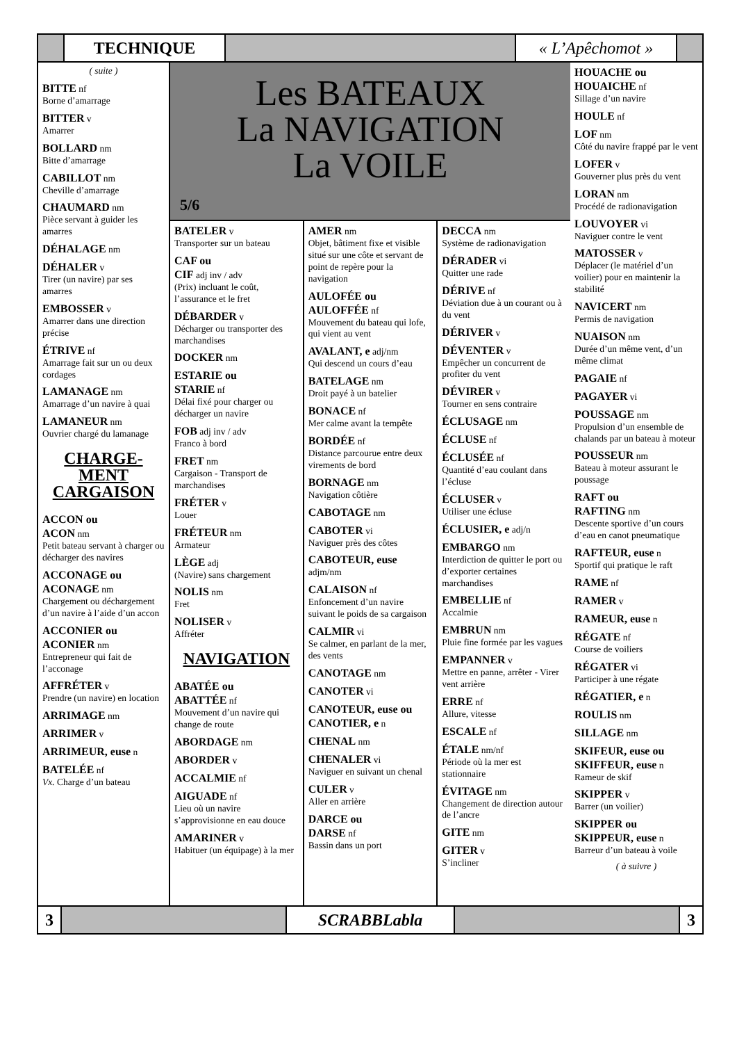TECHNIQUE « L’Apêchomot »
( suite )
BITTE nf
Borne d’amarrage
BITTER v
Amarrer
BOLLARD nm
Bitte d’amarrage
CABILLOT nm
Cheville d’amarrage
CHAUMARD nm
Pièce servant à guider les amarres
DÉHALAGE nm
DÉHALER v
Tirer (un navire) par ses amarres
EMBOSSER v
Amarrer dans une direction précise
ÉTRIVE nf
Amarrage fait sur un ou deux cordages
LAMANAGE nm
Amarrage d’un navire à quai
LAMANEUR nm
Ouvrier chargé du lamanage
CHARGE-
MENT
CARGAISON
ACCON ou
ACON nm
Petit bateau servant à charger ou décharger des navires
ACCONAGE ou
ACONAGE nm
Chargement ou déchargement d’un navire à l’aide d’un accon
ACCONIER ou
ACONIER nm
Entrepreneur qui fait de l’acconage
AFFRÉTER v
Prendre (un navire) en location
ARRIMAGE nm
ARRIMER v
ARRIMEUR, euse n
BATELÉE nf
Vx. Charge d’un bateau
Les BATEAUX
La NAVIGATION
La VOILE
5/6
BATELER v
Transporter sur un bateau
CAF ou
CIF adj inv / adv
(Prix) incluant le coût, l’assurance et le fret
DÉBARDER v
Décharger ou transporter des marchandises
DOCKER nm
ESTARIE ou
STARIE nf
Délai fixé pour charger ou décharger un navire
FOB adj inv / adv
Franco à bord
FRET nm
Cargaison - Transport de marchandises
FRÉTER v
Louer
FRÉTEUR nm
Armateur
LÈGE adj
(Navire) sans chargement
NOLIS nm
Fret
NOLISER v
Affréter
NAVIGATION
ABATÉE ou
ABATTÉE nf
Mouvement d’un navire qui change de route
ABORDAGE nm
ABORDER v
ACCALMIE nf
AIGUADE nf
Lieu où un navire s’approvisionne en eau douce
AMARINER v
Habituer (un équipage) à la mer
AMER nm
Objet, bâtiment fixe et visible situé sur une côte et servant de point de repère pour la navigation
AULOFÉE ou
AULOFFÉE nf
Mouvement du bateau qui lofe, qui vient au vent
AVALANT, e adj/nm
Qui descend un cours d’eau
BATELAGE nm
Droit payé à un batelier
BONACE nf
Mer calme avant la tempête
BORDÉE nf
Distance parcourue entre deux virements de bord
BORNAGE nm
Navigation côtière
CABOTAGE nm
CABOTER vi
Naviguer près des côtes
CABOTEUR, euse
adjm/nm
CALAISON nf
Enfoncement d’un navire suivant le poids de sa cargaison
CALMIR vi
Se calmer, en parlant de la mer, des vents
CANOTAGE nm
CANOTER vi
CANOTEUR, euse ou
CANOTIER, e n
CHENAL nm
CHENALER vi
Naviguer en suivant un chenal
CULER v
Aller en arrière
DARCE ou
DARSE nf
Bassin dans un port
DECCA nm
Système de radionavigation
DÉRADER vi
Quitter une rade
DÉRIVE nf
Déviation due à un courant ou à du vent
DÉRIVER v
DÉVENTER v
Empêcher un concurrent de profiter du vent
DÉVIRER v
Tourner en sens contraire
ÉCLUSAGE nm
ÉCLUSE nf
ÉCLUSÉE nf
Quantité d’eau coulant dans l’écluse
ÉCLUSER v
Utiliser une écluse
ÉCLUSIER, e adj/n
EMBARGO nm
Interdiction de quitter le port ou d’exporter certaines marchandises
EMBELLIE nf
Accalmie
EMBRUN nm
Pluie fine formée par les vagues
EMPANNER v
Mettre en panne, arrêter - Virer vent arrière
ERRE nf
Allure, vitesse
ESCALE nf
ÉTALE nm/nf
Période où la mer est stationnaire
ÉVITAGE nm
Changement de direction autour de l’ancre
GITE nm
GITER v
S’incliner
HOUACHE ou
HOUAICHE nf
Sillage d’un navire
HOULE nf
LOF nm
Côté du navire frappé par le vent
LOFER v
Gouverner plus près du vent
LORAN nm
Procédé de radionavigation
LOUVOYER vi
Naviguer contre le vent
MATOSSER v
Déplacer (le matériel d’un voilier) pour en maintenir la stabilité
NAVICERT nm
Permis de navigation
NUAISON nm
Durée d’un même vent, d’un même climat
PAGAIE nf
PAGAYER vi
POUSSAGE nm
Propulsion d’un ensemble de chalands par un bateau à moteur
POUSSEUR nm
Bateau à moteur assurant le poussage
RAFT ou
RAFTING nm
Descente sportive d’un cours d’eau en canot pneumatique
RAFTEUR, euse n
Sportif qui pratique le raft
RAME nf
RAMER v
RAMEUR, euse n
RÉGATE nf
Course de voiliers
RÉGATER vi
Participer à une régate
RÉGATIER, e n
ROULIS nm
SILLAGE nm
SKIFEUR, euse ou
SKIFFEUR, euse n
Rameur de skif
SKIPPER v
Barrer (un voilier)
SKIPPER ou
SKIPPEUR, euse n
Barreur d’un bateau à voile
( à suivre )
3 SCRABBLabla 3